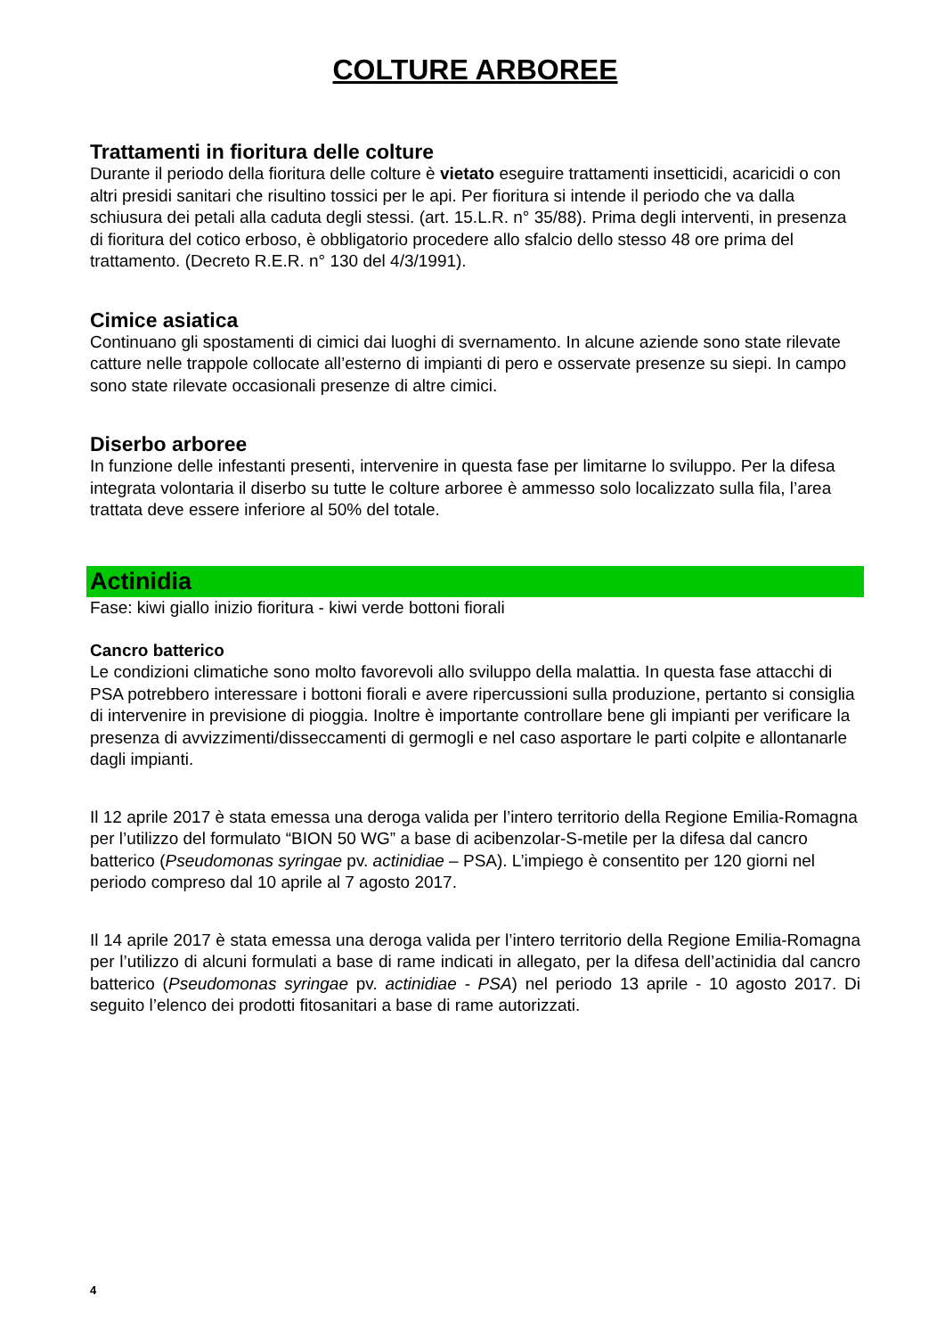COLTURE ARBOREE
Trattamenti in fioritura delle colture
Durante il periodo della fioritura delle colture è vietato eseguire trattamenti insetticidi, acaricidi o con altri presidi sanitari che risultino tossici per le api. Per fioritura si intende il periodo che va dalla schiusura dei petali alla caduta degli stessi. (art. 15.L.R. n° 35/88). Prima degli interventi, in presenza di fioritura del cotico erboso, è obbligatorio procedere allo sfalcio dello stesso 48 ore prima del trattamento. (Decreto R.E.R. n° 130 del 4/3/1991).
Cimice asiatica
Continuano gli spostamenti di cimici dai luoghi di svernamento. In alcune aziende sono state rilevate catture nelle trappole collocate all’esterno di impianti di pero e osservate presenze su siepi. In campo sono state rilevate occasionali presenze di altre cimici.
Diserbo arboree
In funzione delle infestanti presenti, intervenire in questa fase per limitarne lo sviluppo. Per la difesa integrata volontaria il diserbo su tutte le colture arboree è ammesso solo localizzato sulla fila, l’area trattata deve essere inferiore al 50% del totale.
Actinidia
Fase: kiwi giallo inizio fioritura - kiwi verde bottoni fiorali
Cancro batterico
Le condizioni climatiche sono molto favorevoli allo sviluppo della malattia. In questa fase attacchi di PSA potrebbero interessare i bottoni fiorali e avere ripercussioni sulla produzione, pertanto si consiglia di intervenire in previsione di pioggia. Inoltre è importante controllare bene gli impianti per verificare la presenza di avvizzimenti/disseccamenti di germogli e nel caso asportare le parti colpite e allontanarle dagli impianti.
Il 12 aprile 2017 è stata emessa una deroga valida per l’intero territorio della Regione Emilia-Romagna per l’utilizzo del formulato “BION 50 WG” a base di acibenzolar-S-metile per la difesa dal cancro batterico (Pseudomonas syringae pv. actinidiae – PSA). L’impiego è consentito per 120 giorni nel periodo compreso dal 10 aprile al 7 agosto 2017.
Il 14 aprile 2017 è stata emessa una deroga valida per l’intero territorio della Regione Emilia-Romagna per l’utilizzo di alcuni formulati a base di rame indicati in allegato, per la difesa dell’actinidia dal cancro batterico (Pseudomonas syringae pv. actinidiae - PSA) nel periodo 13 aprile - 10 agosto 2017. Di seguito l’elenco dei prodotti fitosanitari a base di rame autorizzati.
4